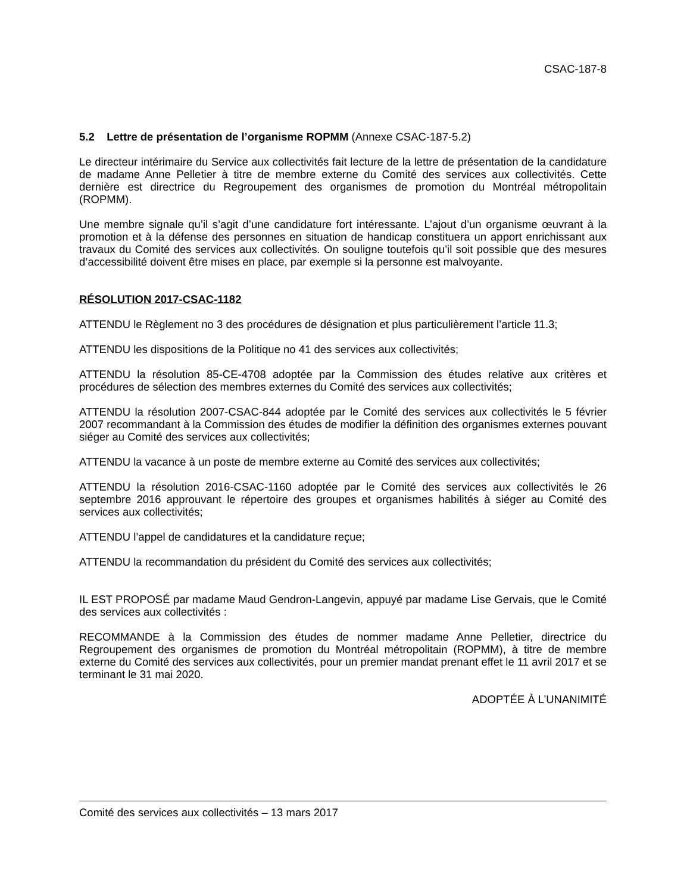CSAC-187-8
5.2 Lettre de présentation de l’organisme ROPMM (Annexe CSAC-187-5.2)
Le directeur intérimaire du Service aux collectivités fait lecture de la lettre de présentation de la candidature de madame Anne Pelletier à titre de membre externe du Comité des services aux collectivités. Cette dernière est directrice du Regroupement des organismes de promotion du Montréal métropolitain (ROPMM).
Une membre signale qu’il s’agit d’une candidature fort intéressante. L’ajout d’un organisme œuvrant à la promotion et à la défense des personnes en situation de handicap constituera un apport enrichissant aux travaux du Comité des services aux collectivités. On souligne toutefois qu’il soit possible que des mesures d’accessibilité doivent être mises en place, par exemple si la personne est malvoyante.
RÉSOLUTION 2017-CSAC-1182
ATTENDU le Règlement no 3 des procédures de désignation et plus particulièrement l’article 11.3;
ATTENDU les dispositions de la Politique no 41 des services aux collectivités;
ATTENDU la résolution 85-CE-4708 adoptée par la Commission des études relative aux critères et procédures de sélection des membres externes du Comité des services aux collectivités;
ATTENDU la résolution 2007-CSAC-844 adoptée par le Comité des services aux collectivités le 5 février 2007 recommandant à la Commission des études de modifier la définition des organismes externes pouvant siéger au Comité des services aux collectivités;
ATTENDU la vacance à un poste de membre externe au Comité des services aux collectivités;
ATTENDU la résolution 2016-CSAC-1160 adoptée par le Comité des services aux collectivités le 26 septembre 2016 approuvant le répertoire des groupes et organismes habilités à siéger au Comité des services aux collectivités;
ATTENDU l’appel de candidatures et la candidature reçue;
ATTENDU la recommandation du président du Comité des services aux collectivités;
IL EST PROPOSÉ par madame Maud Gendron-Langevin, appuyé par madame Lise Gervais, que le Comité des services aux collectivités :
RECOMMANDE à la Commission des études de nommer madame Anne Pelletier, directrice du Regroupement des organismes de promotion du Montréal métropolitain (ROPMM), à titre de membre externe du Comité des services aux collectivités, pour un premier mandat prenant effet le 11 avril 2017 et se terminant le 31 mai 2020.
ADOPTÉE À L’UNANIMITÉ
Comité des services aux collectivités – 13 mars 2017